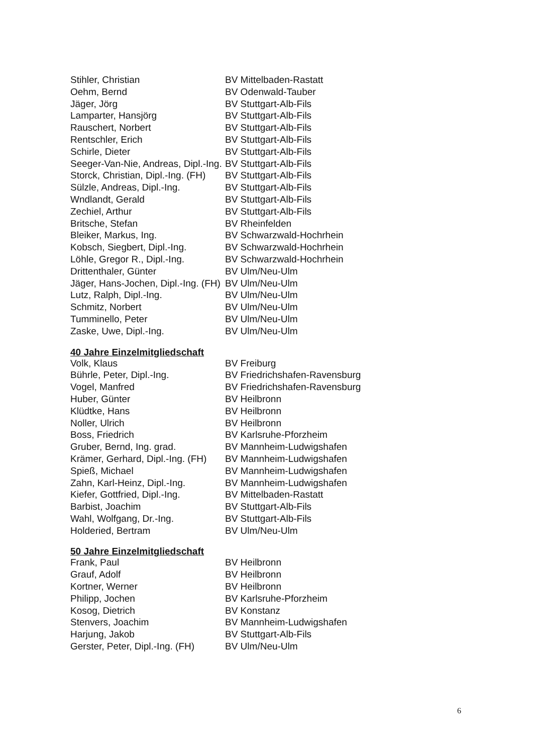| Stihler, Christian | BV Mittelbaden-Rastatt |
| Oehm, Bernd | BV Odenwald-Tauber |
| Jäger, Jörg | BV Stuttgart-Alb-Fils |
| Lamparter, Hansjörg | BV Stuttgart-Alb-Fils |
| Rauschert, Norbert | BV Stuttgart-Alb-Fils |
| Rentschler, Erich | BV Stuttgart-Alb-Fils |
| Schirle, Dieter | BV Stuttgart-Alb-Fils |
| Seeger-Van-Nie, Andreas, Dipl.-Ing. | BV Stuttgart-Alb-Fils |
| Storck, Christian, Dipl.-Ing. (FH) | BV Stuttgart-Alb-Fils |
| Sülzle, Andreas, Dipl.-Ing. | BV Stuttgart-Alb-Fils |
| Wndlandt, Gerald | BV Stuttgart-Alb-Fils |
| Zechiel, Arthur | BV Stuttgart-Alb-Fils |
| Britsche, Stefan | BV Rheinfelden |
| Bleiker, Markus, Ing. | BV Schwarzwald-Hochrhein |
| Kobsch, Siegbert, Dipl.-Ing. | BV Schwarzwald-Hochrhein |
| Löhle, Gregor R., Dipl.-Ing. | BV Schwarzwald-Hochrhein |
| Drittenthaler, Günter | BV Ulm/Neu-Ulm |
| Jäger, Hans-Jochen, Dipl.-Ing. (FH) | BV Ulm/Neu-Ulm |
| Lutz, Ralph, Dipl.-Ing. | BV Ulm/Neu-Ulm |
| Schmitz, Norbert | BV Ulm/Neu-Ulm |
| Tumminello, Peter | BV Ulm/Neu-Ulm |
| Zaske, Uwe, Dipl.-Ing. | BV Ulm/Neu-Ulm |
40 Jahre Einzelmitgliedschaft
| Volk, Klaus | BV Freiburg |
| Bührle, Peter, Dipl.-Ing. | BV Friedrichshafen-Ravensburg |
| Vogel, Manfred | BV Friedrichshafen-Ravensburg |
| Huber, Günter | BV Heilbronn |
| Klüdtke, Hans | BV Heilbronn |
| Noller, Ulrich | BV Heilbronn |
| Boss, Friedrich | BV Karlsruhe-Pforzheim |
| Gruber, Bernd, Ing. grad. | BV Mannheim-Ludwigshafen |
| Krämer, Gerhard, Dipl.-Ing. (FH) | BV Mannheim-Ludwigshafen |
| Spieß, Michael | BV Mannheim-Ludwigshafen |
| Zahn, Karl-Heinz, Dipl.-Ing. | BV Mannheim-Ludwigshafen |
| Kiefer, Gottfried, Dipl.-Ing. | BV Mittelbaden-Rastatt |
| Barbist, Joachim | BV Stuttgart-Alb-Fils |
| Wahl, Wolfgang, Dr.-Ing. | BV Stuttgart-Alb-Fils |
| Holderied, Bertram | BV Ulm/Neu-Ulm |
50 Jahre Einzelmitgliedschaft
| Frank, Paul | BV Heilbronn |
| Grauf, Adolf | BV Heilbronn |
| Kortner, Werner | BV Heilbronn |
| Philipp, Jochen | BV Karlsruhe-Pforzheim |
| Kosog, Dietrich | BV Konstanz |
| Stenvers, Joachim | BV Mannheim-Ludwigshafen |
| Harjung, Jakob | BV Stuttgart-Alb-Fils |
| Gerster, Peter, Dipl.-Ing. (FH) | BV Ulm/Neu-Ulm |
6